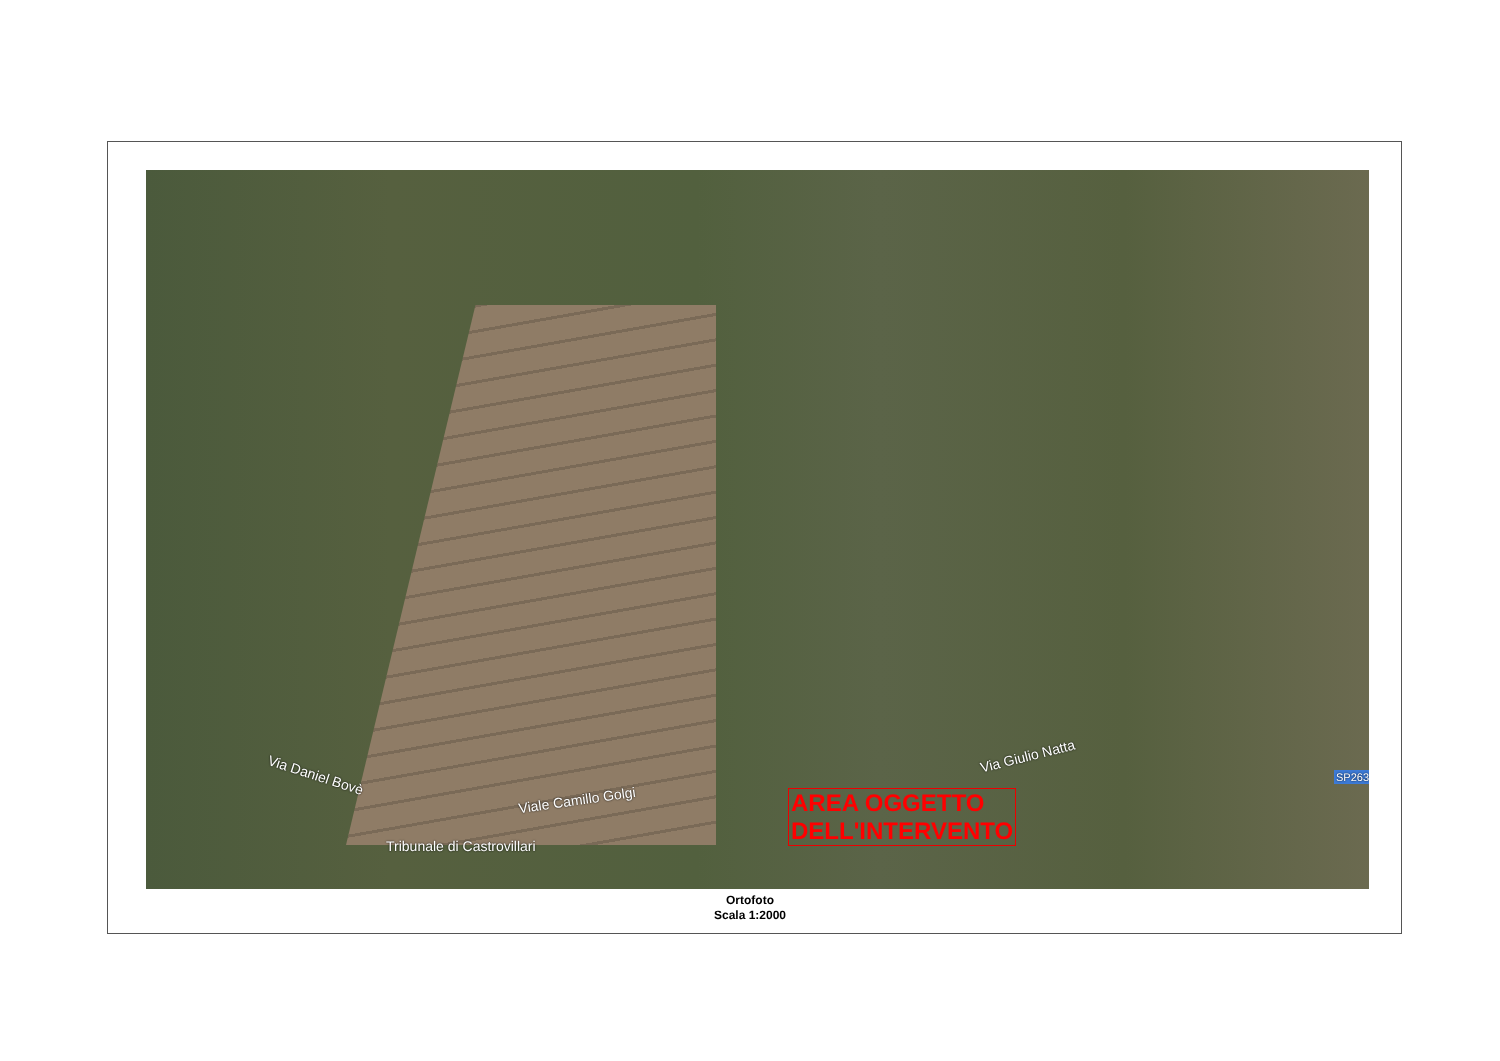Via Daniel Bovè
Viale Camillo Golgi
Tribunale di Castrovillari
Via Giulio Natta
SP263
AREA OGGETTO
DELL'INTERVENTO
Ortofoto
Scala 1:2000